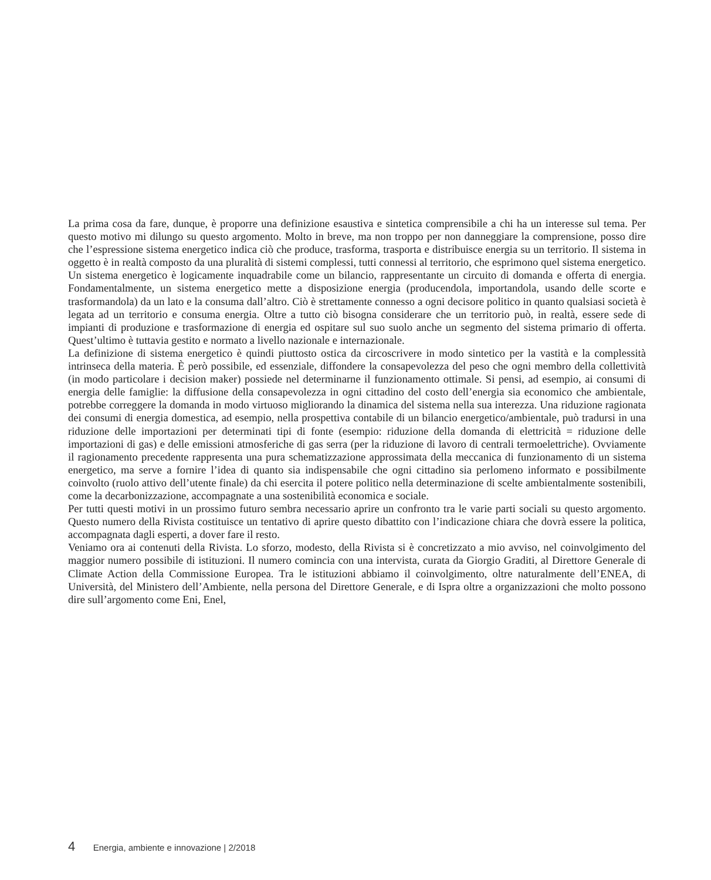La prima cosa da fare, dunque, è proporre una definizione esaustiva e sintetica comprensibile a chi ha un interesse sul tema. Per questo motivo mi dilungo su questo argomento. Molto in breve, ma non troppo per non danneggiare la comprensione, posso dire che l’espressione sistema energetico indica ciò che produce, trasforma, trasporta e distribuisce energia su un territorio. Il sistema in oggetto è in realtà composto da una pluralità di sistemi complessi, tutti connessi al territorio, che esprimono quel sistema energetico.
Un sistema energetico è logicamente inquadrabile come un bilancio, rappresentante un circuito di domanda e offerta di energia. Fondamentalmente, un sistema energetico mette a disposizione energia (producendola, importandola, usando delle scorte e trasformandola) da un lato e la consuma dall’altro. Ciò è strettamente connesso a ogni decisore politico in quanto qualsiasi società è legata ad un territorio e consuma energia. Oltre a tutto ciò bisogna considerare che un territorio può, in realtà, essere sede di impianti di produzione e trasformazione di energia ed ospitare sul suo suolo anche un segmento del sistema primario di offerta. Quest’ultimo è tuttavia gestito e normato a livello nazionale e internazionale.
La definizione di sistema energetico è quindi piuttosto ostica da circoscrivere in modo sintetico per la vastità e la complessità intrinseca della materia. È però possibile, ed essenziale, diffondere la consapevolezza del peso che ogni membro della collettività (in modo particolare i decision maker) possiede nel determinarne il funzionamento ottimale. Si pensi, ad esempio, ai consumi di energia delle famiglie: la diffusione della consapevolezza in ogni cittadino del costo dell’energia sia economico che ambientale, potrebbe correggere la domanda in modo virtuoso migliorando la dinamica del sistema nella sua interezza. Una riduzione ragionata dei consumi di energia domestica, ad esempio, nella prospettiva contabile di un bilancio energetico/ambientale, può tradursi in una riduzione delle importazioni per determinati tipi di fonte (esempio: riduzione della domanda di elettricità = riduzione delle importazioni di gas) e delle emissioni atmosferiche di gas serra (per la riduzione di lavoro di centrali termoelettriche). Ovviamente il ragionamento precedente rappresenta una pura schematizzazione approssimata della meccanica di funzionamento di un sistema energetico, ma serve a fornire l’idea di quanto sia indispensabile che ogni cittadino sia perlomeno informato e possibilmente coinvolto (ruolo attivo dell’utente finale) da chi esercita il potere politico nella determinazione di scelte ambientalmente sostenibili, come la decarbonizzazione, accompagnate a una sostenibilità economica e sociale.
Per tutti questi motivi in un prossimo futuro sembra necessario aprire un confronto tra le varie parti sociali su questo argomento. Questo numero della Rivista costituisce un tentativo di aprire questo dibattito con l’indicazione chiara che dovrà essere la politica, accompagnata dagli esperti, a dover fare il resto.
Veniamo ora ai contenuti della Rivista. Lo sforzo, modesto, della Rivista si è concretizzato a mio avviso, nel coinvolgimento del maggior numero possibile di istituzioni. Il numero comincia con una intervista, curata da Giorgio Graditi, al Direttore Generale di Climate Action della Commissione Europea. Tra le istituzioni abbiamo il coinvolgimento, oltre naturalmente dell’ENEA, di Università, del Ministero dell’Ambiente, nella persona del Direttore Generale, e di Ispra oltre a organizzazioni che molto possono dire sull’argomento come Eni, Enel,
4 Energia, ambiente e innovazione | 2/2018